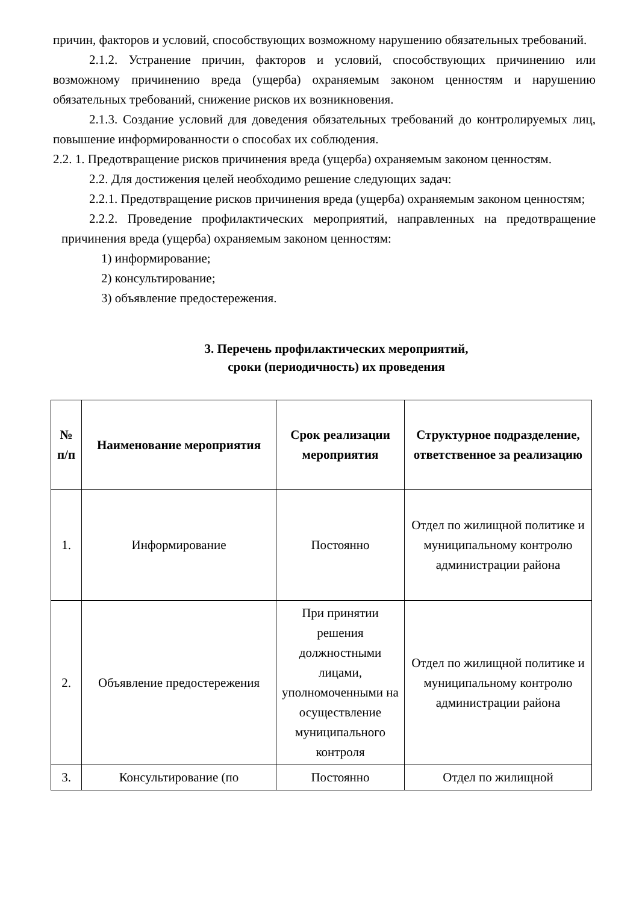причин, факторов и условий, способствующих возможному нарушению обязательных требований.
2.1.2. Устранение причин, факторов и условий, способствующих причинению или возможному причинению вреда (ущерба) охраняемым законом ценностям и нарушению обязательных требований, снижение рисков их возникновения.
2.1.3. Создание условий для доведения обязательных требований до контролируемых лиц, повышение информированности о способах их соблюдения.
2.2. 1. Предотвращение рисков причинения вреда (ущерба) охраняемым законом ценностям.
2.2. Для достижения целей необходимо решение следующих задач:
2.2.1. Предотвращение рисков причинения вреда (ущерба) охраняемым законом ценностям;
2.2.2. Проведение профилактических мероприятий, направленных на предотвращение причинения вреда (ущерба) охраняемым законом ценностям:
1) информирование;
2) консультирование;
3) объявление предостережения.
3. Перечень профилактических мероприятий,
сроки (периодичность) их проведения
| № п/п | Наименование мероприятия | Срок реализации мероприятия | Структурное подразделение, ответственное за реализацию |
| --- | --- | --- | --- |
| 1. | Информирование | Постоянно | Отдел по жилищной политике и муниципальному контролю администрации района |
| 2. | Объявление предостережения | При принятии решения должностными лицами, уполномоченными на осуществление муниципального контроля | Отдел по жилищной политике и муниципальному контролю администрации района |
| 3. | Консультирование (по | Постоянно | Отдел по жилищной |